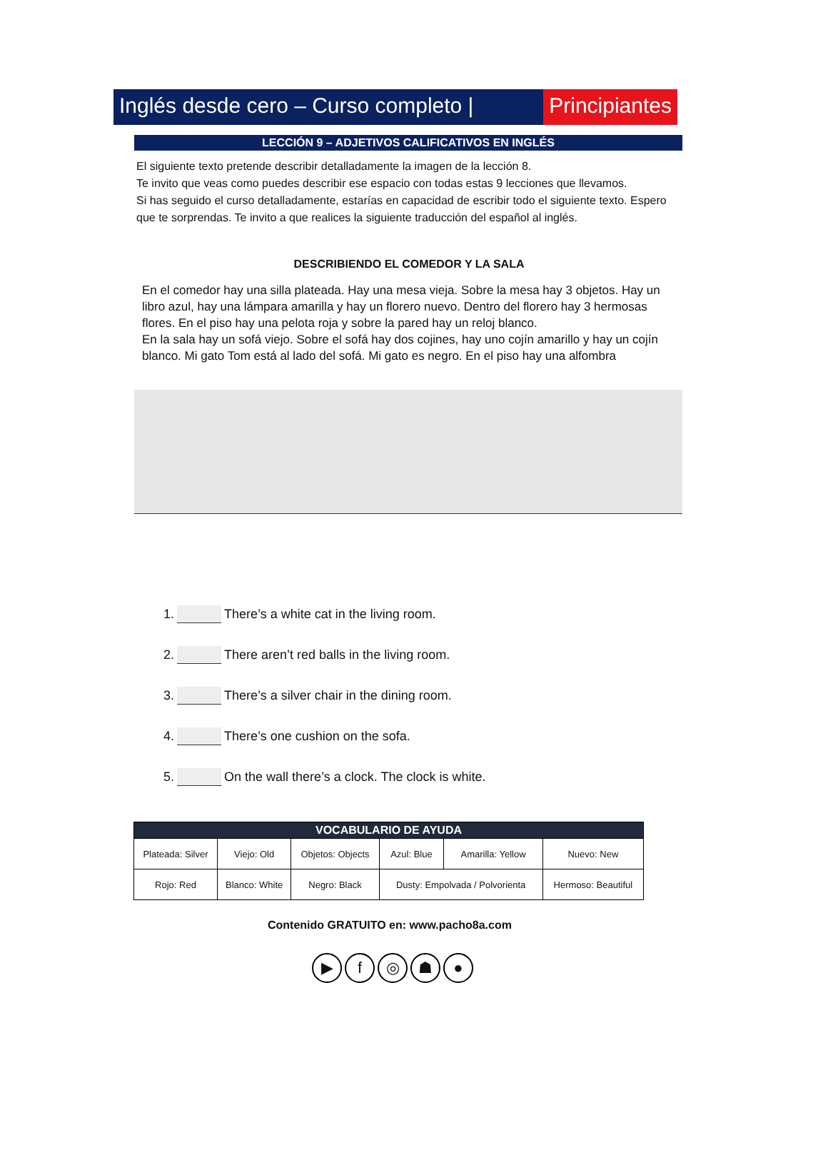Inglés desde cero – Curso completo |
Principiantes
LECCIÓN 9 – ADJETIVOS CALIFICATIVOS EN INGLÉS
El siguiente texto pretende describir detalladamente la imagen de la lección 8.
Te invito que veas como puedes describir ese espacio con todas estas 9 lecciones que llevamos.
Si has seguido el curso detalladamente, estarías en capacidad de escribir todo el siguiente texto. Espero que te sorprendas. Te invito a que realices la siguiente traducción del español al inglés.
DESCRIBIENDO EL COMEDOR Y LA SALA
En el comedor hay una silla plateada. Hay una mesa vieja. Sobre la mesa hay 3 objetos. Hay un libro azul, hay una lámpara amarilla y hay un florero nuevo. Dentro del florero hay 3 hermosas flores. En el piso hay una pelota roja y sobre la pared hay un reloj blanco.
En la sala hay un sofá viejo. Sobre el sofá hay dos cojines, hay uno cojín amarillo y hay un cojín blanco. Mi gato Tom está al lado del sofá. Mi gato es negro. En el piso hay una alfombra
1. There’s a white cat in the living room.
2. There aren’t red balls in the living room.
3. There’s a silver chair in the dining room.
4. There’s one cushion on the sofa.
5. On the wall there’s a clock. The clock is white.
| VOCABULARIO DE AYUDA | | | | | |
| --- | --- | --- | --- | --- | --- |
| Plateada: Silver | Viejo: Old | Objetos: Objects | Azul: Blue | Amarilla: Yellow | Nuevo: New |
| Rojo: Red | Blanco: White | Negro: Black | Dusty: Empolvada / Polvorienta | | Hermoso: Beautiful |
Contenido GRATUITO en: www.pacho8a.com
▶ f ◎ ☗ ●